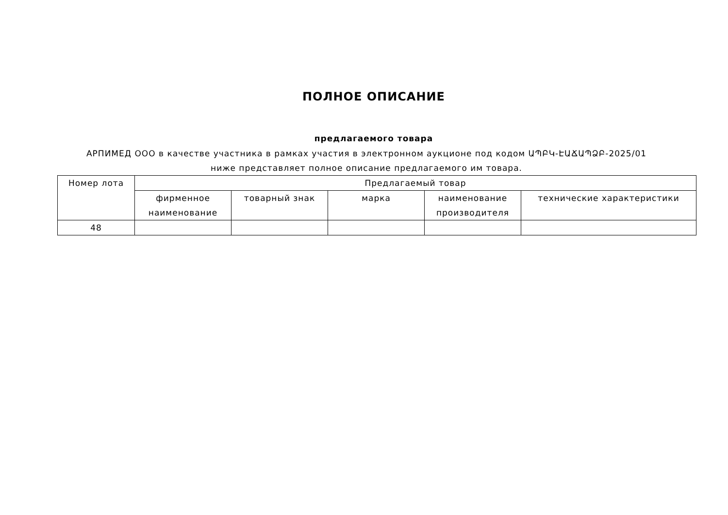ПОЛНОЕ ОПИСАНИЕ
предлагаемого товара
АРПИМЕД ООО в качестве участника в рамках участия в электронном аукционе под кодом ԱՊԲԿ-ԷԱՃԱՊՁԲ-2025/01 ниже представляет полное описание предлагаемого им товара.
| Номер лота | Предлагаемый товар | | | | |
| --- | --- | --- | --- | --- | --- |
| | фирменное наименование | товарный знак | марка | наименование производителя | технические характеристики |
| 48 | | | | | |